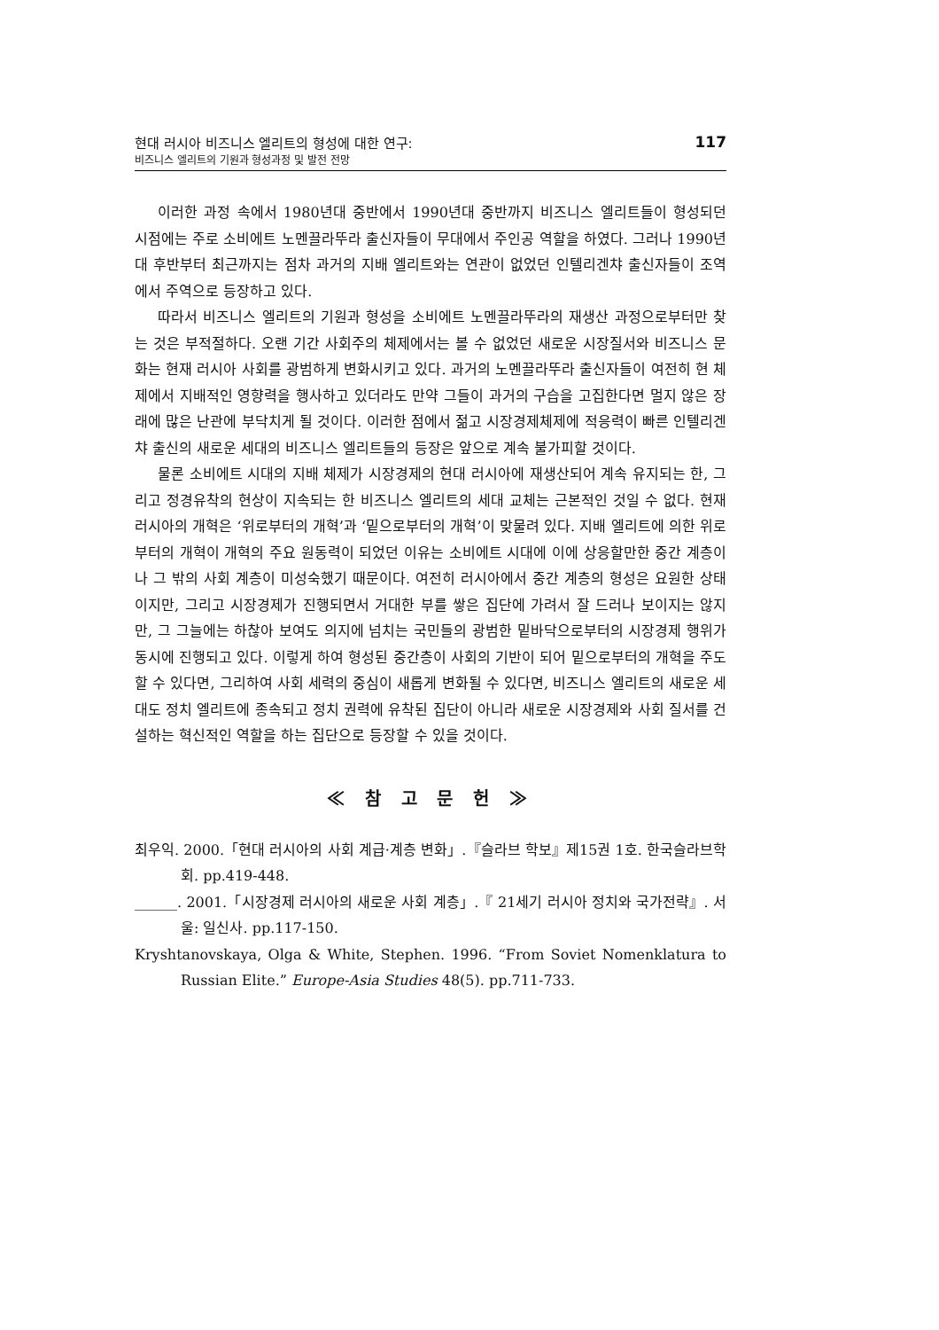현대 러시아 비즈니스 엘리트의 형성에 대한 연구:
비즈니스 엘리트의 기원과 형성과정 및 발전 전망
117
이러한 과정 속에서 1980년대 중반에서 1990년대 중반까지 비즈니스 엘리트들이 형성되던 시점에는 주로 소비에트 노멘끌라뚜라 출신자들이 무대에서 주인공 역할을 하였다. 그러나 1990년대 후반부터 최근까지는 점차 과거의 지배 엘리트와는 연관이 없었던 인텔리겐챠 출신자들이 조역에서 주역으로 등장하고 있다.
따라서 비즈니스 엘리트의 기원과 형성을 소비에트 노멘끌라뚜라의 재생산 과정으로부터만 찾는 것은 부적절하다. 오랜 기간 사회주의 체제에서는 볼 수 없었던 새로운 시장질서와 비즈니스 문화는 현재 러시아 사회를 광범하게 변화시키고 있다. 과거의 노멘끌라뚜라 출신자들이 여전히 현 체제에서 지배적인 영향력을 행사하고 있더라도 만약 그들이 과거의 구습을 고집한다면 멀지 않은 장래에 많은 난관에 부닥치게 될 것이다. 이러한 점에서 젊고 시장경제체제에 적응력이 빠른 인텔리겐챠 출신의 새로운 세대의 비즈니스 엘리트들의 등장은 앞으로 계속 불가피할 것이다.
물론 소비에트 시대의 지배 체제가 시장경제의 현대 러시아에 재생산되어 계속 유지되는 한, 그리고 정경유착의 현상이 지속되는 한 비즈니스 엘리트의 세대 교체는 근본적인 것일 수 없다. 현재 러시아의 개혁은 ‘위로부터의 개혁’과 ‘밑으로부터의 개혁’이 맞물려 있다. 지배 엘리트에 의한 위로부터의 개혁이 개혁의 주요 원동력이 되었던 이유는 소비에트 시대에 이에 상응할만한 중간 계층이나 그 밖의 사회 계층이 미성숙했기 때문이다. 여전히 러시아에서 중간 계층의 형성은 요원한 상태이지만, 그리고 시장경제가 진행되면서 거대한 부를 쌓은 집단에 가려서 잘 드러나 보이지는 않지만, 그 그늘에는 하찮아 보여도 의지에 넘치는 국민들의 광범한 밑바닥으로부터의 시장경제 행위가 동시에 진행되고 있다. 이렇게 하여 형성된 중간층이 사회의 기반이 되어 밑으로부터의 개혁을 주도할 수 있다면, 그리하여 사회 세력의 중심이 새롭게 변화될 수 있다면, 비즈니스 엘리트의 새로운 세대도 정치 엘리트에 종속되고 정치 권력에 유착된 집단이 아니라 새로운 시장경제와 사회 질서를 건설하는 혁신적인 역할을 하는 집단으로 등장할 수 있을 것이다.
≪ 참 고 문 헌 ≫
최우익. 2000.「현대 러시아의 사회 계급·계층 변화」.『슬라브 학보』제15권 1호. 한국슬라브학회. pp.419-448.
______. 2001.「시장경제 러시아의 새로운 사회 계층」.『 21세기 러시아 정치와 국가전략』. 서울: 일신사. pp.117-150.
Kryshtanovskaya, Olga & White, Stephen. 1996. “From Soviet Nomenklatura to Russian Elite.” Europe-Asia Studies 48(5). pp.711-733.